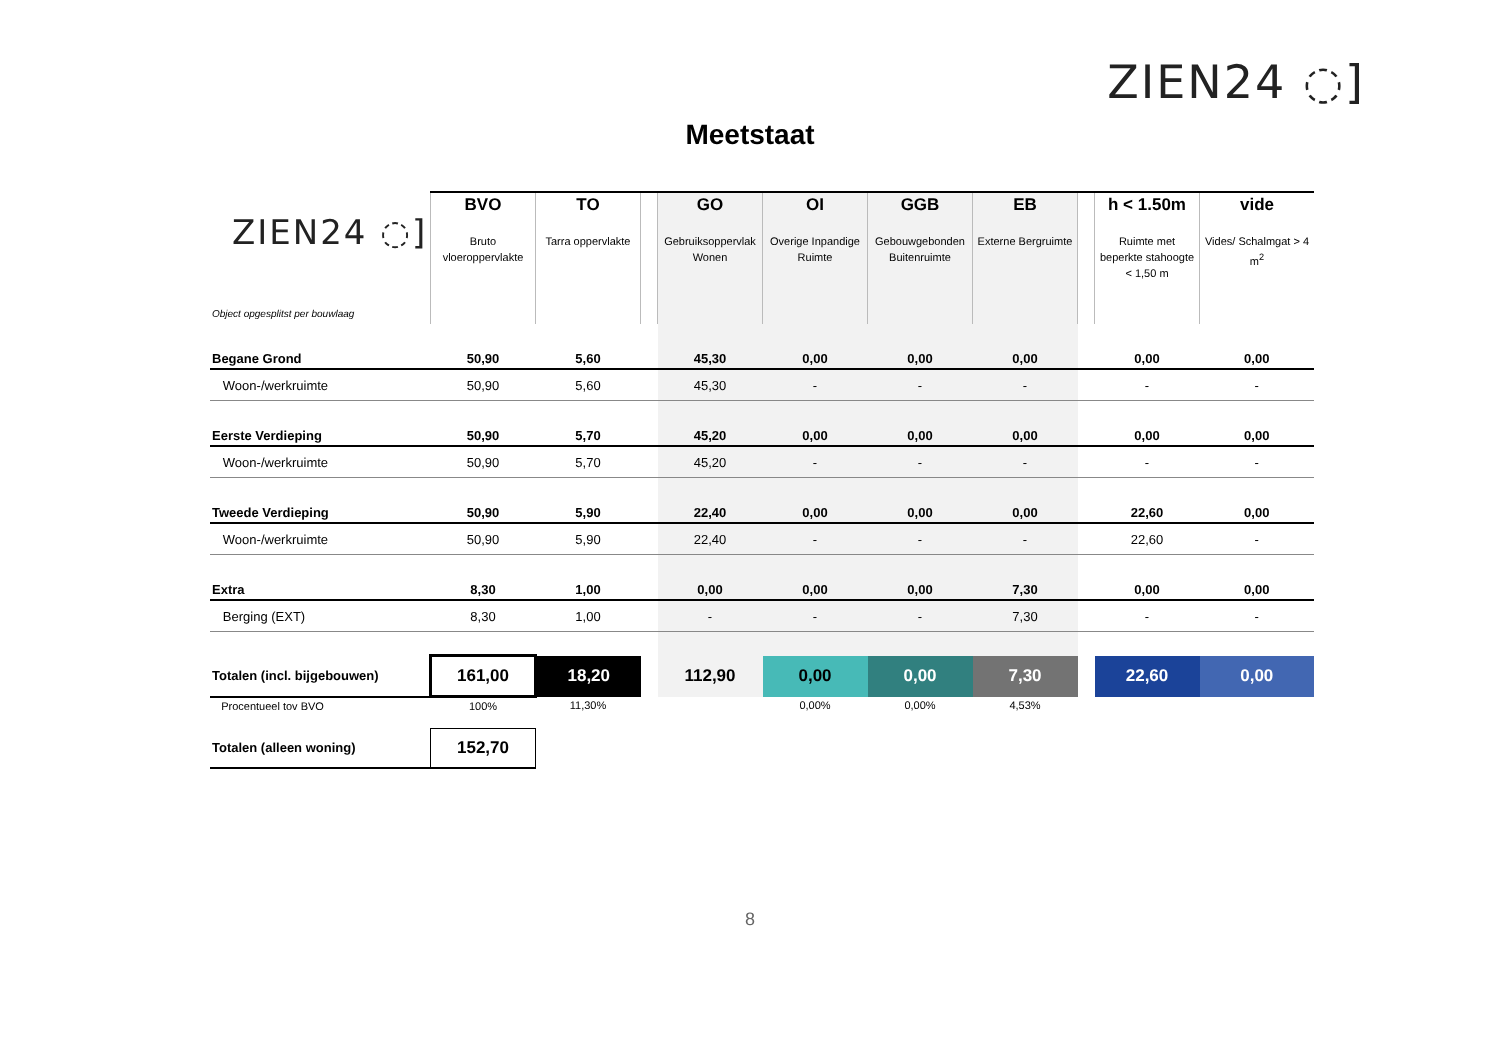ZIEN24 ◌]
Meetstaat
| ZIEN24 ◌] Object opgesplitst per bouwlaag | BVO Bruto vloeroppervlakte | TO Tarra oppervlakte | | GO Gebruiksoppervlak Wonen | OI Overige Inpandige Ruimte | GGB Gebouwgebonden Buitenruimte | EB Externe Bergruimte | | h < 1.50m Ruimte met beperkte stahoogte < 1,50 m | vide Vides/ Schalmgat > 4 m<sup>2</sup> |
| --- | --- | --- | --- | --- | --- | --- | --- | --- | --- | --- |
| Begane Grond | 50,90 | 5,60 | | 45,30 | 0,00 | 0,00 | 0,00 | | 0,00 | 0,00 |
| Woon-/werkruimte | 50,90 | 5,60 | | 45,30 | - | - | - | | - | - |
| Eerste Verdieping | 50,90 | 5,70 | | 45,20 | 0,00 | 0,00 | 0,00 | | 0,00 | 0,00 |
| Woon-/werkruimte | 50,90 | 5,70 | | 45,20 | - | - | - | | - | - |
| Tweede Verdieping | 50,90 | 5,90 | | 22,40 | 0,00 | 0,00 | 0,00 | | 22,60 | 0,00 |
| Woon-/werkruimte | 50,90 | 5,90 | | 22,40 | - | - | - | | 22,60 | - |
| Extra | 8,30 | 1,00 | | 0,00 | 0,00 | 0,00 | 7,30 | | 0,00 | 0,00 |
| Berging (EXT) | 8,30 | 1,00 | | - | - | - | 7,30 | | - | - |
| Totalen (incl. bijgebouwen) | 161,00 | 18,20 | | 112,90 | 0,00 | 0,00 | 7,30 | | 22,60 | 0,00 |
| Procentueel tov BVO | 100% | 11,30% | | | 0,00% | 0,00% | 4,53% | | | |
| Totalen (alleen woning) | 152,70 | | | | | | | | | |
8